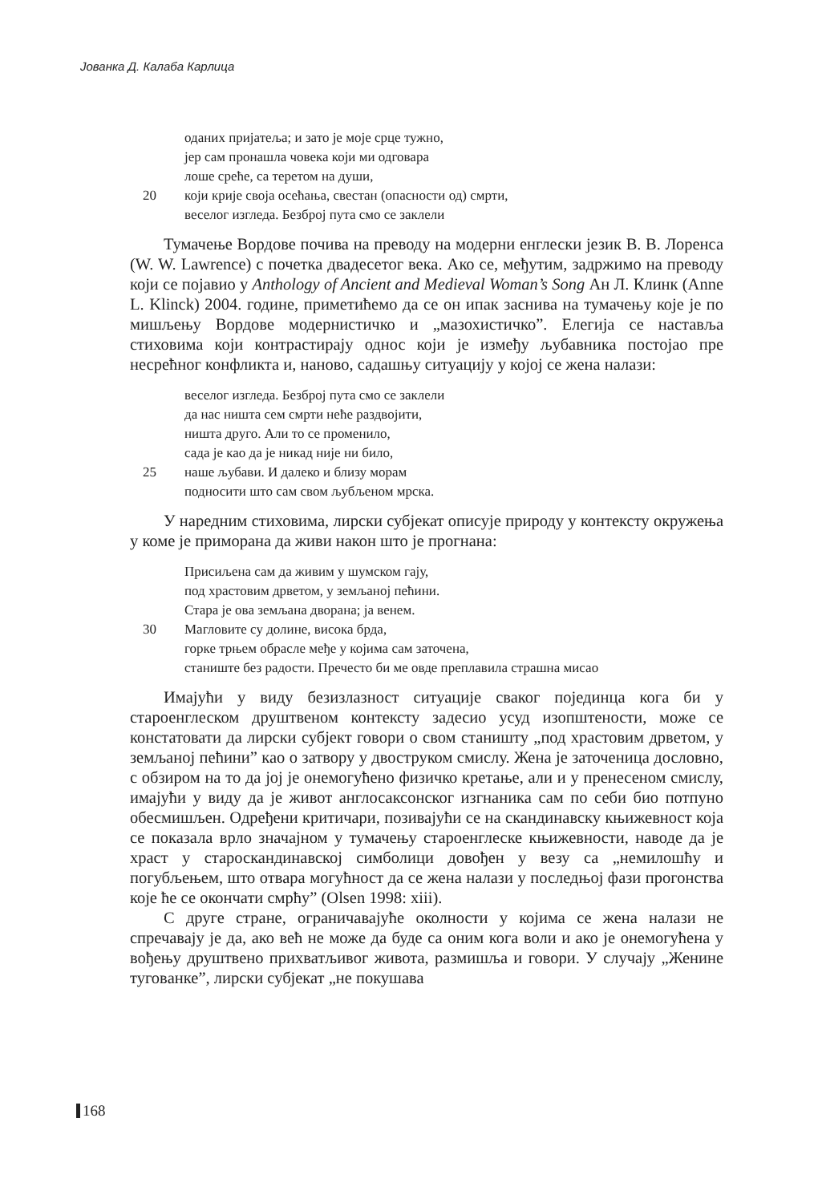Јованка Д. Калаба Карлица
оданих пријатеља; и зато је моје срце тужно,
јер сам пронашла човека који ми одговара
лоше среће, са теретом на души,
20 који крије своја осећања, свестан (опасности од) смрти,
веселог изгледа. Безброј пута смо се заклели
Тумачење Вордове почива на преводу на модерни енглески језик В. В. Лоренса (W. W. Lawrence) с почетка двадесетог века. Ако се, међутим, задржимо на преводу који се појавио у Anthology of Ancient and Medieval Woman’s Song Ан Л. Клинк (Anne L. Klinck) 2004. године, приметићемо да се он ипак заснива на тумачењу које је по мишљењу Вордове модернистичко и „мазохистичко”. Елегија се наставља стиховима који контрастирају однос који је између љубавника постојао пре несрећног конфликта и, наново, садашњу ситуацију у којој се жена налази:
веселог изгледа. Безброј пута смо се заклели
да нас ништа сем смрти неће раздвојити,
ништа друго. Али то се променило,
сада је као да је никад није ни било,
25 наше љубави. И далеко и близу морам
подносити што сам свом љубљеном мрска.
У наредним стиховима, лирски субјекат описује природу у контексту окружења у коме је приморана да живи након што је прогнана:
Присиљена сам да живим у шумском гају,
под храстовим дрветом, у земљаној пећини.
Стара је ова земљана дворана; ја венем.
30 Магловите су долине, висока брда,
горке трњем обрасле међе у којима сам заточена,
станиште без радости. Пречесто би ме овде преплавила страшна мисао
Имајући у виду безизлазност ситуације сваког појединца кога би у староенглеском друштвеном контексту задесио усуд изопштености, може се констатовати да лирски субјект говори о свом станишту „под храстовим дрветом, у земљаној пећини” као о затвору у двоструком смислу. Жена је заточеница дословно, с обзиром на то да јој је онемогућено физичко кретање, али и у пренесеном смислу, имајући у виду да је живот англосаксонског изгнаника сам по себи био потпуно обесмишљен. Одређени критичари, позивајући се на скандинавску књижевност која се показала врло значајном у тумачењу староенглеске књижевности, наводе да је храст у староскандинавској симболици довођен у везу са „немилошћу и погубљењем, што отвара могућност да се жена налази у последњој фази прогонства које ће се окончати смрћу” (Olsen 1998: xiii).
С друге стране, ограничавајуће околности у којима се жена налази не спречавају је да, ако већ не може да буде са оним кога воли и ако је онемогућена у вођењу друштвено прихватљивог живота, размишља и говори. У случају „Женине туговaнке”, лирски субјекат „не покушава
168